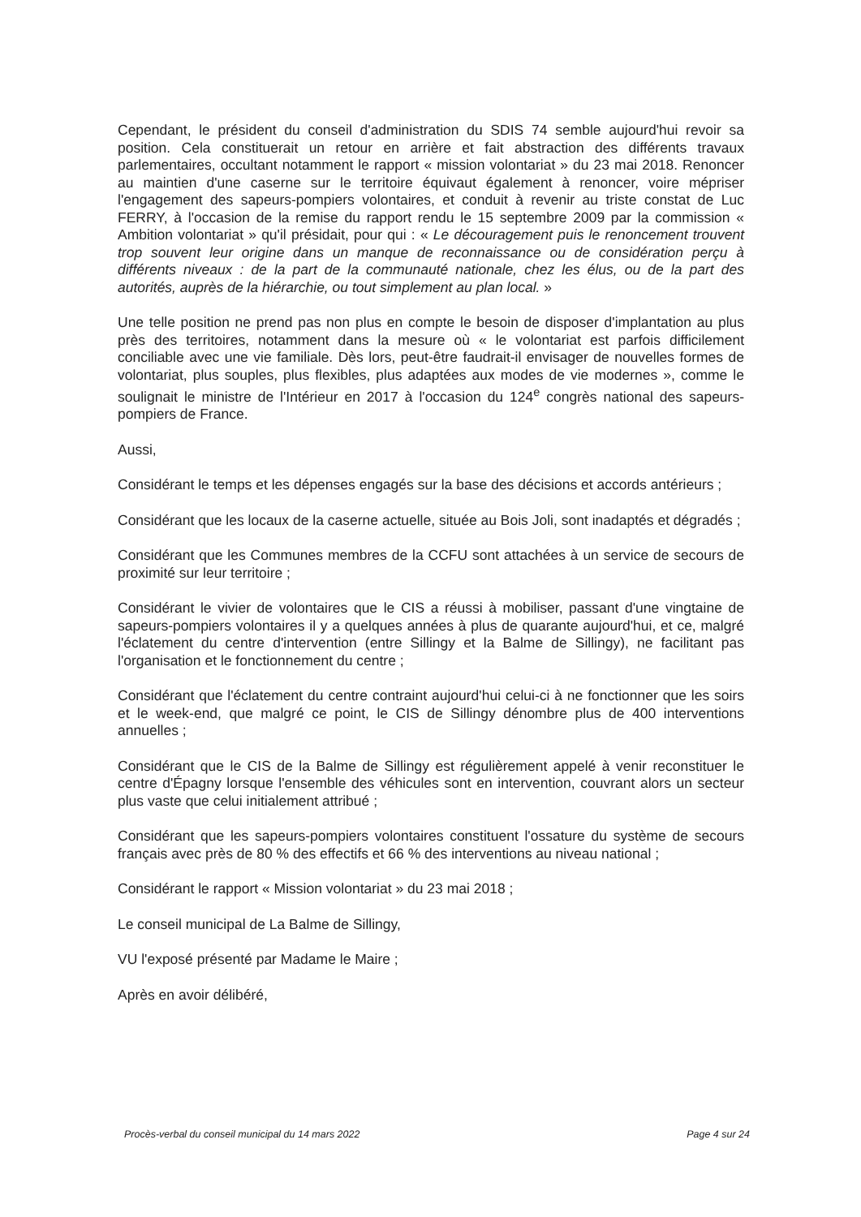Cependant, le président du conseil d'administration du SDIS 74 semble aujourd'hui revoir sa position. Cela constituerait un retour en arrière et fait abstraction des différents travaux parlementaires, occultant notamment le rapport « mission volontariat » du 23 mai 2018. Renoncer au maintien d'une caserne sur le territoire équivaut également à renoncer, voire mépriser l'engagement des sapeurs-pompiers volontaires, et conduit à revenir au triste constat de Luc FERRY, à l'occasion de la remise du rapport rendu le 15 septembre 2009 par la commission « Ambition volontariat » qu'il présidait, pour qui : « Le découragement puis le renoncement trouvent trop souvent leur origine dans un manque de reconnaissance ou de considération perçu à différents niveaux : de la part de la communauté nationale, chez les élus, ou de la part des autorités, auprès de la hiérarchie, ou tout simplement au plan local. »
Une telle position ne prend pas non plus en compte le besoin de disposer d'implantation au plus près des territoires, notamment dans la mesure où « le volontariat est parfois difficilement conciliable avec une vie familiale. Dès lors, peut-être faudrait-il envisager de nouvelles formes de volontariat, plus souples, plus flexibles, plus adaptées aux modes de vie modernes », comme le soulignait le ministre de l'Intérieur en 2017 à l'occasion du 124<sup>e</sup> congrès national des sapeurs-pompiers de France.
Aussi,
Considérant le temps et les dépenses engagés sur la base des décisions et accords antérieurs ;
Considérant que les locaux de la caserne actuelle, située au Bois Joli, sont inadaptés et dégradés ;
Considérant que les Communes membres de la CCFU sont attachées à un service de secours de proximité sur leur territoire ;
Considérant le vivier de volontaires que le CIS a réussi à mobiliser, passant d'une vingtaine de sapeurs-pompiers volontaires il y a quelques années à plus de quarante aujourd'hui, et ce, malgré l'éclatement du centre d'intervention (entre Sillingy et la Balme de Sillingy), ne facilitant pas l'organisation et le fonctionnement du centre ;
Considérant que l'éclatement du centre contraint aujourd'hui celui-ci à ne fonctionner que les soirs et le week-end, que malgré ce point, le CIS de Sillingy dénombre plus de 400 interventions annuelles ;
Considérant que le CIS de la Balme de Sillingy est régulièrement appelé à venir reconstituer le centre d'Épagny lorsque l'ensemble des véhicules sont en intervention, couvrant alors un secteur plus vaste que celui initialement attribué ;
Considérant que les sapeurs-pompiers volontaires constituent l'ossature du système de secours français avec près de 80 % des effectifs et 66 % des interventions au niveau national ;
Considérant le rapport « Mission volontariat » du 23 mai 2018 ;
Le conseil municipal de La Balme de Sillingy,
VU l'exposé présenté par Madame le Maire ;
Après en avoir délibéré,
Procès-verbal du conseil municipal du 14 mars 2022 Page 4 sur 24